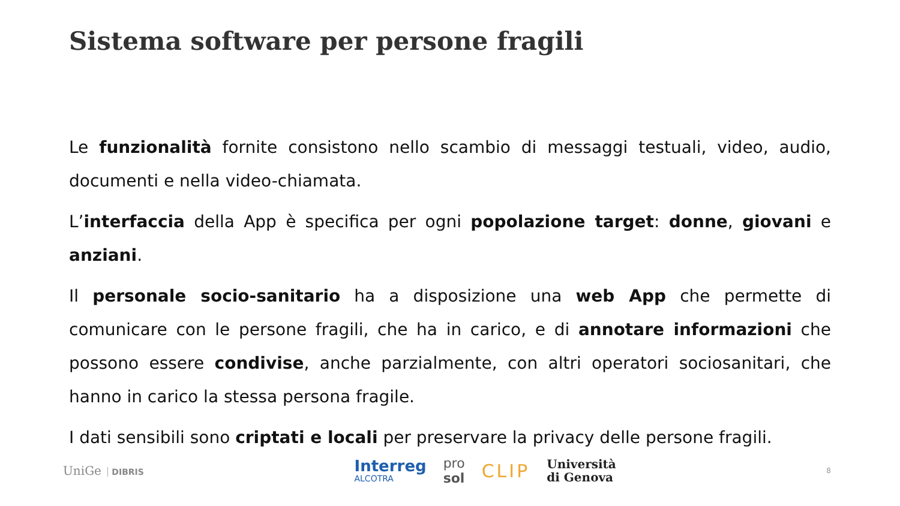Sistema software per persone fragili
Le funzionalità fornite consistono nello scambio di messaggi testuali, video, audio, documenti e nella video-chiamata.
L’interfaccia della App è specifica per ogni popolazione target: donne, giovani e anziani.
Il personale socio-sanitario ha a disposizione una web App che permette di comunicare con le persone fragili, che ha in carico, e di annotare informazioni che possono essere condivise, anche parzialmente, con altri operatori sociosanitari, che hanno in carico la stessa persona fragile.
I dati sensibili sono criptati e locali per preservare la privacy delle persone fragili.
UniGe DIBRIS
Interreg
ALCOTRA
pro
sol
CLIP
Università
di Genova
8